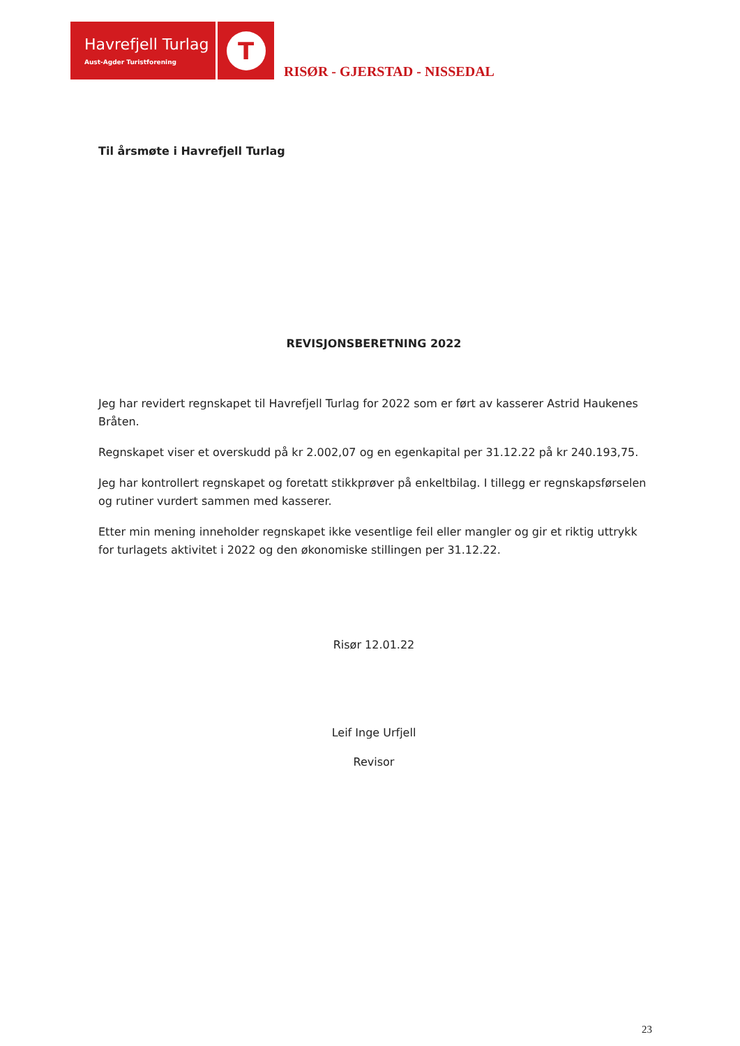Havrefjell Turlag
Aust-Agder Turistforening
T
RISØR - GJERSTAD - NISSEDAL
Til årsmøte i Havrefjell Turlag
REVISJONSBERETNING 2022
Jeg har revidert regnskapet til Havrefjell Turlag for 2022 som er ført av kasserer Astrid Haukenes Bråten.
Regnskapet viser et overskudd på kr 2.002,07 og en egenkapital per 31.12.22 på kr 240.193,75.
Jeg har kontrollert regnskapet og foretatt stikkprøver på enkeltbilag. I tillegg er regnskapsførselen og rutiner vurdert sammen med kasserer.
Etter min mening inneholder regnskapet ikke vesentlige feil eller mangler og gir et riktig uttrykk for turlagets aktivitet i 2022 og den økonomiske stillingen per 31.12.22.
Risør 12.01.22
Leif Inge Urfjell
Revisor
23